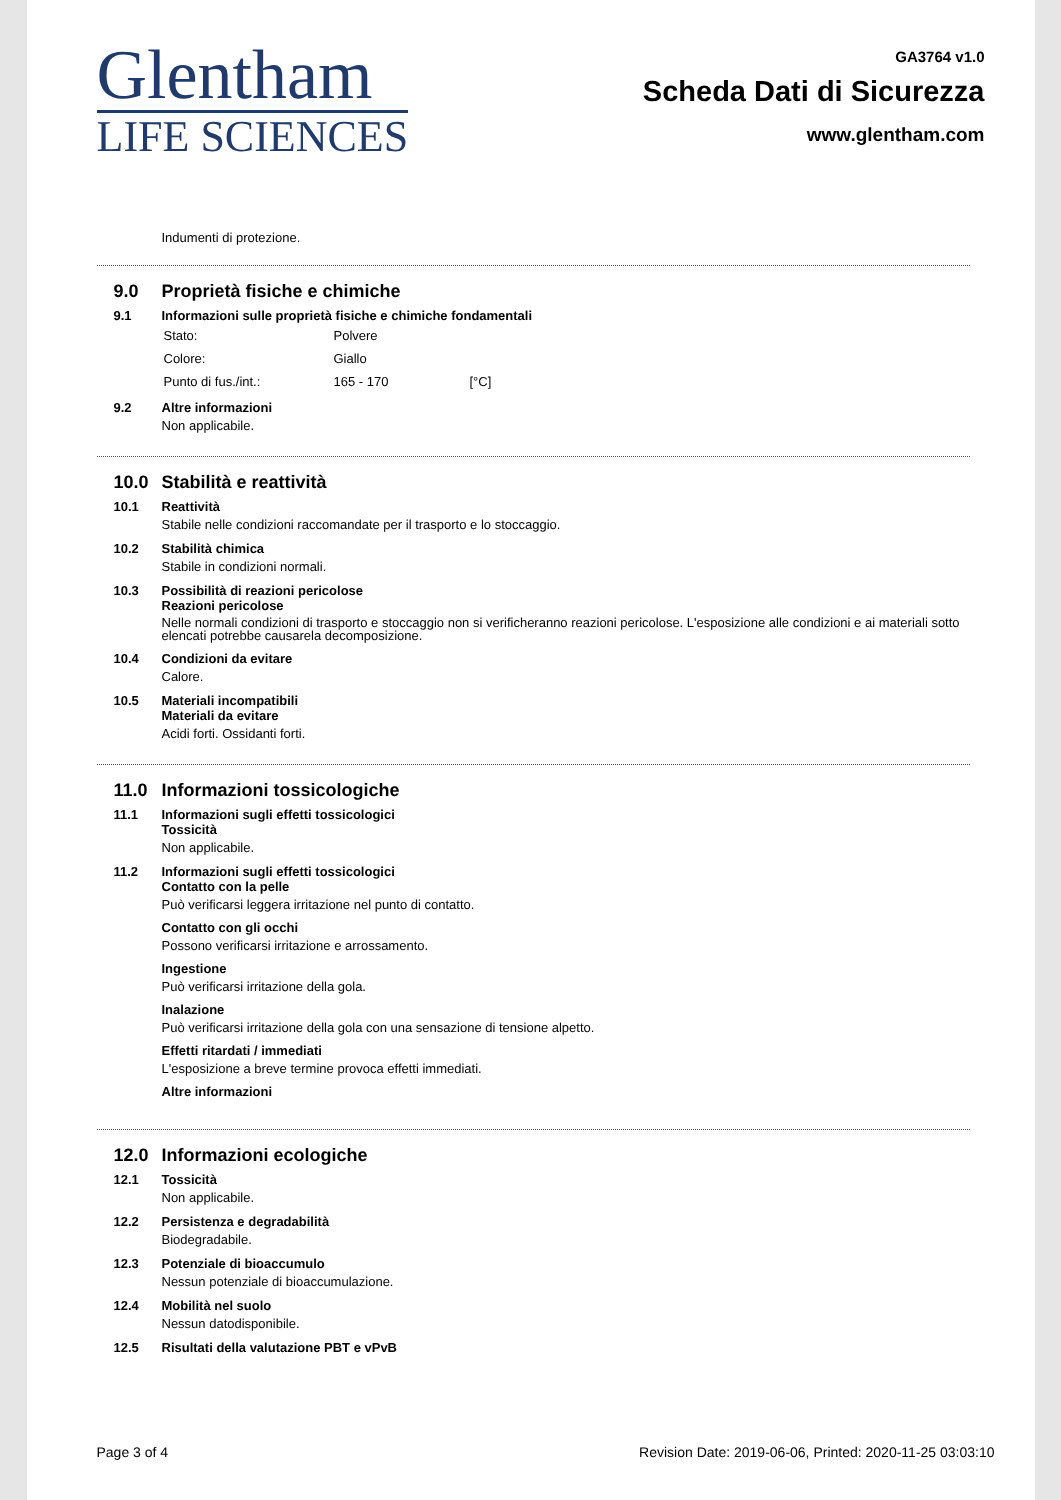Glentham
LIFE SCIENCES
GA3764 v1.0
Scheda Dati di Sicurezza
www.glentham.com
Indumenti di protezione.
9.0 Proprietà fisiche e chimiche
9.1 Informazioni sulle proprietà fisiche e chimiche fondamentali
| Stato: | Polvere | |
| Colore: | Giallo | |
| Punto di fus./int.: | 165 - 170 | [°C] |
9.2 Altre informazioni
Non applicabile.
10.0 Stabilità e reattività
10.1 Reattività
Stabile nelle condizioni raccomandate per il trasporto e lo stoccaggio.
10.2 Stabilità chimica
Stabile in condizioni normali.
10.3 Possibilità di reazioni pericolose
Reazioni pericolose
Nelle normali condizioni di trasporto e stoccaggio non si verificheranno reazioni pericolose. L'esposizione alle condizioni e ai materiali sotto elencati potrebbe causarela decomposizione.
10.4 Condizioni da evitare
Calore.
10.5 Materiali incompatibili
Materiali da evitare
Acidi forti. Ossidanti forti.
11.0 Informazioni tossicologiche
11.1 Informazioni sugli effetti tossicologici
Tossicità
Non applicabile.
11.2 Informazioni sugli effetti tossicologici
Contatto con la pelle
Può verificarsi leggera irritazione nel punto di contatto.
Contatto con gli occhi
Possono verificarsi irritazione e arrossamento.
Ingestione
Può verificarsi irritazione della gola.
Inalazione
Può verificarsi irritazione della gola con una sensazione di tensione alpetto.
Effetti ritardati / immediati
L'esposizione a breve termine provoca effetti immediati.
Altre informazioni
12.0 Informazioni ecologiche
12.1 Tossicità
Non applicabile.
12.2 Persistenza e degradabilità
Biodegradabile.
12.3 Potenziale di bioaccumulo
Nessun potenziale di bioaccumulazione.
12.4 Mobilità nel suolo
Nessun datodisponibile.
12.5 Risultati della valutazione PBT e vPvB
Page 3 of 4 Revision Date: 2019-06-06, Printed: 2020-11-25 03:03:10